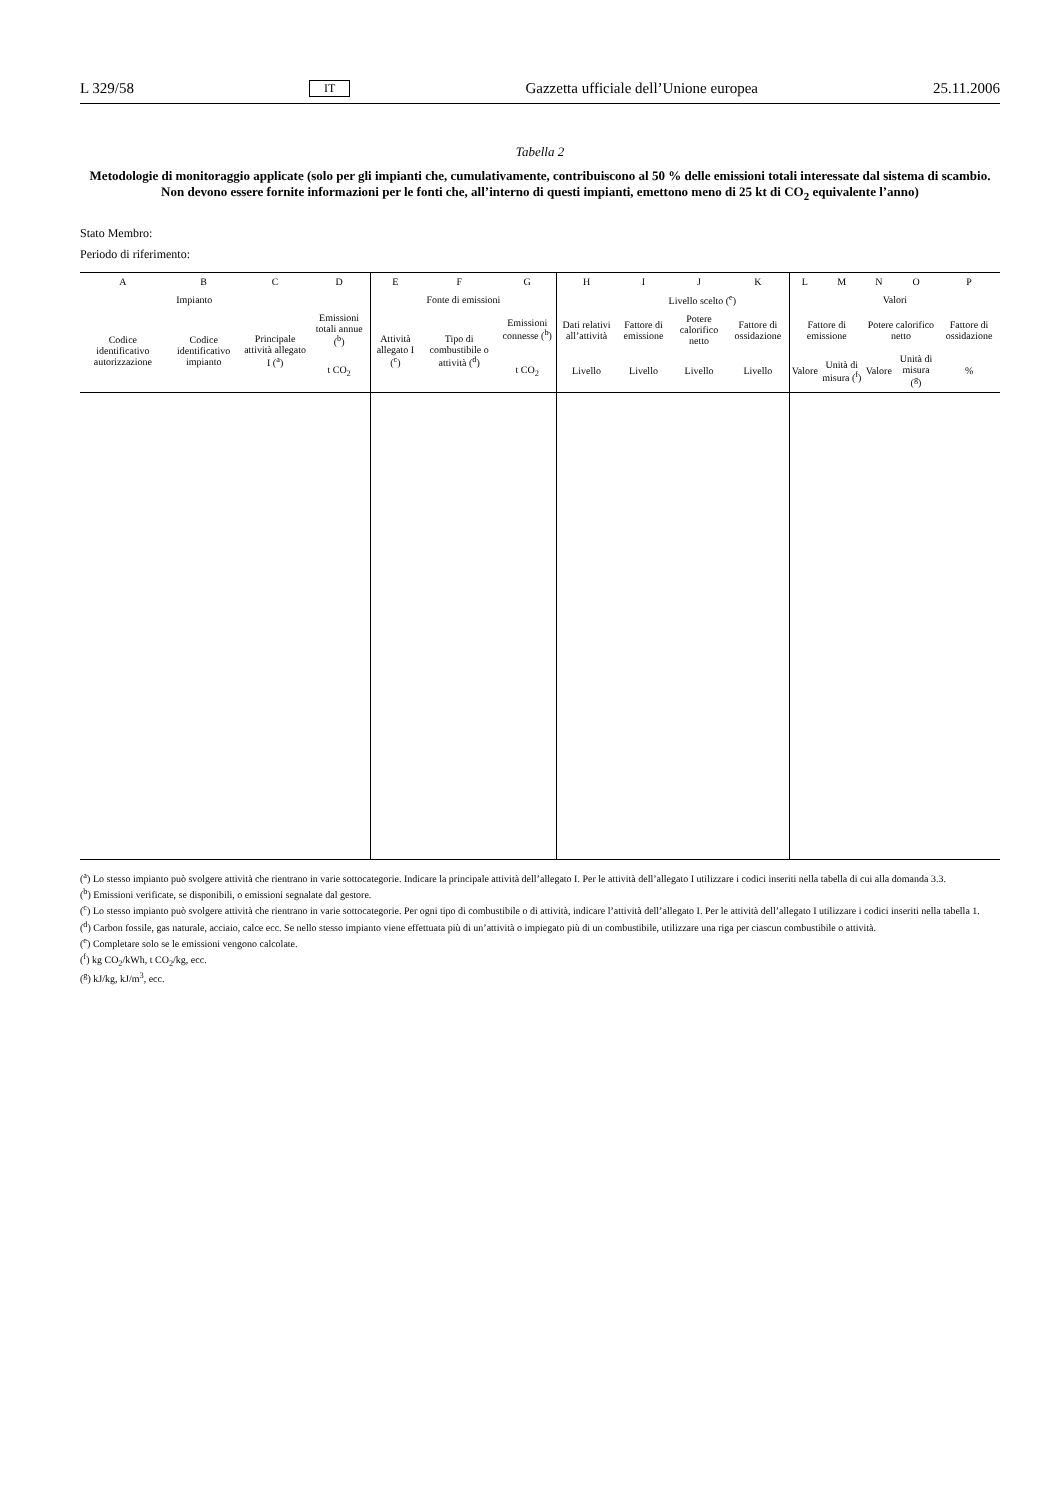L 329/58 IT Gazzetta ufficiale dell’Unione europea 25.11.2006
Tabella 2
Metodologie di monitoraggio applicate (solo per gli impianti che, cumulativamente, contribuiscono al 50 % delle emissioni totali interessate dal sistema di scambio. Non devono essere fornite informazioni per le fonti che, all’interno di questi impianti, emettono meno di 25 kt di CO<sub>2</sub> equivalente l’anno)
Stato Membro:
Periodo di riferimento:
| A | B | C | D | E | F | G | H | I | J | K | L | M | N | O | P |
| --- | --- | --- | --- | --- | --- | --- | --- | --- | --- | --- | --- | --- | --- | --- | --- |
| Impianto | | | | Fonte di emissioni | | | | Livello scelto (<sup>e</sup>) | | | Valori | | | | |
| Codice identificativo autorizzazione | Codice identificativo impianto | Principale attività allegato I (<sup>a</sup>) | Emissioni totali annue (<sup>b</sup>) | Attività allegato I (<sup>c</sup>) | Tipo di combustibile o attività (<sup>d</sup>) | Emissioni connesse (<sup>b</sup>) | Dati relativi all’attività | Fattore di emissione | Potere calorifico netto | Fattore di ossidazione | Fattore di emissione | | Potere calorifico netto | | Fattore di ossidazione |
| | | | t CO<sub>2</sub> | | | t CO<sub>2</sub> | Livello | Livello | Livello | Livello | Valore | Unità di misura (<sup>f</sup>) | Valore | Unità di misura (<sup>g</sup>) | % |
(<sup>a</sup>) Lo stesso impianto può svolgere attività che rientrano in varie sottocategorie. Indicare la principale attività dell’allegato I. Per le attività dell’allegato I utilizzare i codici inseriti nella tabella di cui alla domanda 3.3.
(<sup>b</sup>) Emissioni verificate, se disponibili, o emissioni segnalate dal gestore.
(<sup>c</sup>) Lo stesso impianto può svolgere attività che rientrano in varie sottocategorie. Per ogni tipo di combustibile o di attività, indicare l’attività dell’allegato I. Per le attività dell’allegato I utilizzare i codici inseriti nella tabella 1.
(<sup>d</sup>) Carbon fossile, gas naturale, acciaio, calce ecc. Se nello stesso impianto viene effettuata più di un’attività o impiegato più di un combustibile, utilizzare una riga per ciascun combustibile o attività.
(<sup>e</sup>) Completare solo se le emissioni vengono calcolate.
(<sup>f</sup>) kg CO<sub>2</sub>/kWh, t CO<sub>2</sub>/kg, ecc.
(<sup>g</sup>) kJ/kg, kJ/m<sup>3</sup>, ecc.